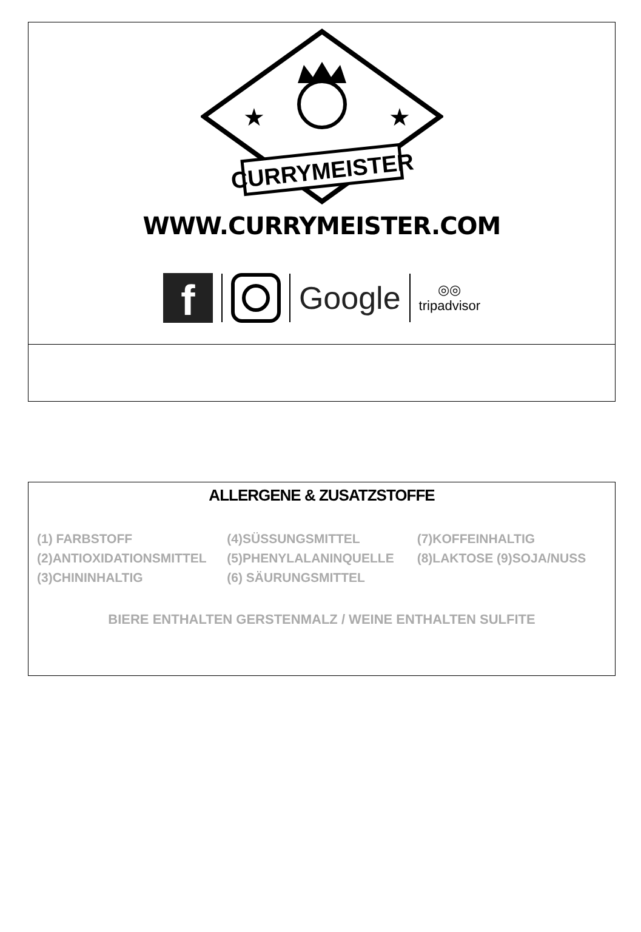★
★
CURRYMEISTER
WWW.CURRYMEISTER.COM
f
Google
◎◎
tripadvisor
ALLERGENE & ZUSATZSTOFFE
| (1) FARBSTOFF | (4)SÜSSUNGSMITTEL | (7)KOFFEINHALTIG |
| (2)ANTIOXIDATIONSMITTEL | (5)PHENYLALANINQUELLE | (8)LAKTOSE (9)SOJA/NUSS |
| (3)CHININHALTIG | (6) SÄURUNGSMITTEL | |
BIERE ENTHALTEN GERSTENMALZ / WEINE ENTHALTEN SULFITE